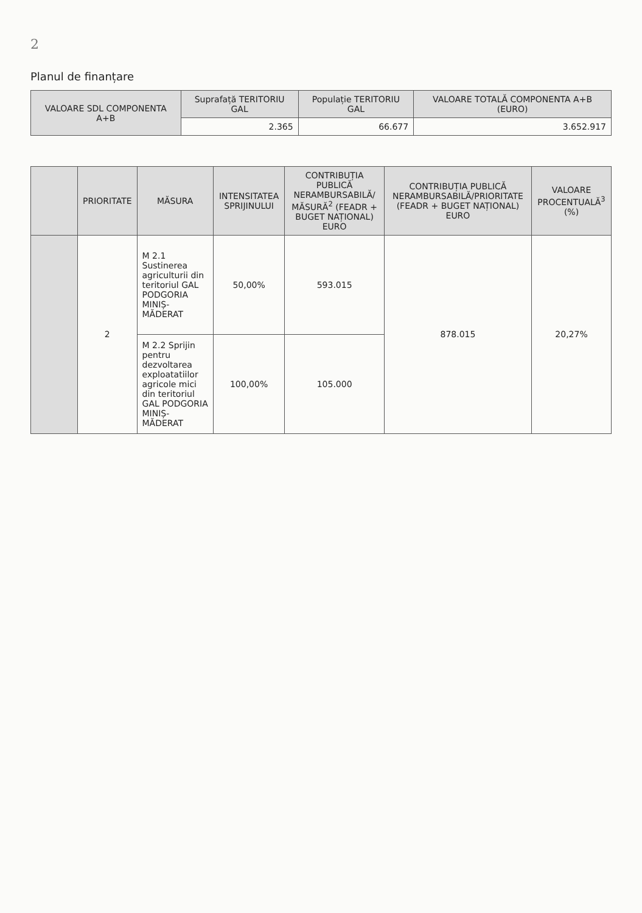2
Planul de finanțare
| VALOARE SDL COMPONENTA A+B | Suprafață TERITORIU GAL | Populație TERITORIU GAL | VALOARE TOTALĂ COMPONENTA A+B (EURO) |
| --- | --- | --- | --- |
| | 2.365 | 66.677 | 3.652.917 |
| | PRIORITATE | MĂSURA | INTENSITATEA SPRIJINULUI | CONTRIBUȚIA PUBLICĂ NERAMBURSABILĂ/ MĂSURĂ<sup>2</sup> (FEADR + BUGET NAȚIONAL) EURO | CONTRIBUȚIA PUBLICĂ NERAMBURSABILĂ/PRIORITATE (FEADR + BUGET NAȚIONAL) EURO | VALOARE PROCENTUALĂ<sup>3</sup> (%) |
| --- | --- | --- | --- | --- | --- | --- |
| | 2 | M 2.1 Sustinerea agriculturii din teritoriul GAL PODGORIA MINIȘ-MĂDERAT | 50,00% | 593.015 | 878.015 | 20,27% |
| | | M 2.2 Sprijin pentru dezvoltarea exploatatiilor agricole mici din teritoriul GAL PODGORIA MINIȘ-MĂDERAT | 100,00% | 105.000 | | |